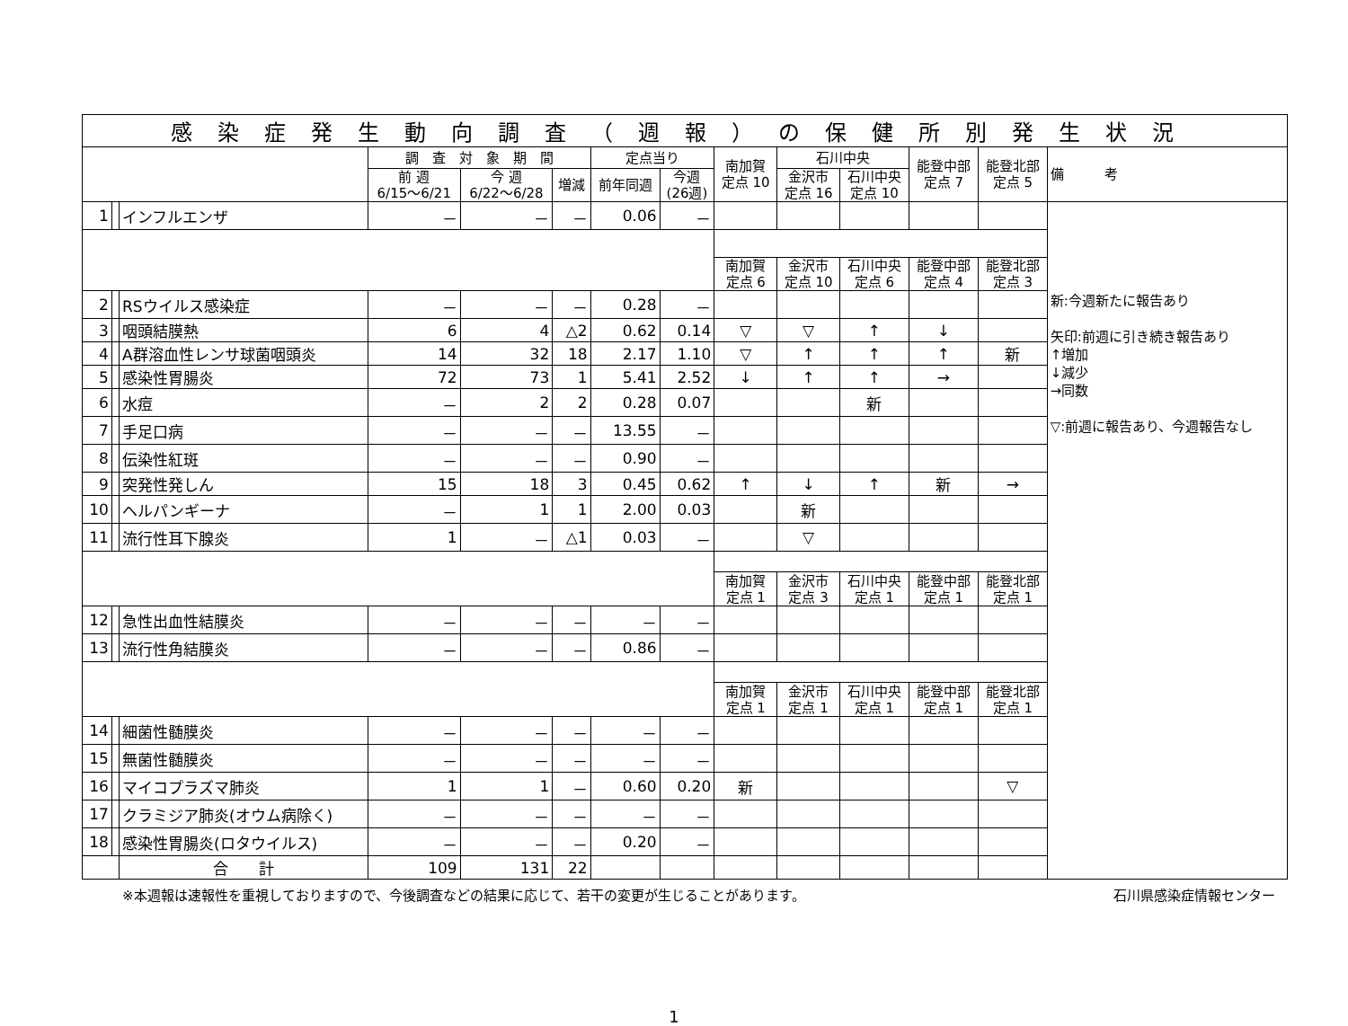| 感染症発生動向調査（週報）の保健所別発生状況 | | | | | | | | | | | | | |
| --- | --- | --- | --- | --- | --- | --- | --- | --- | --- | --- | --- | --- | --- |
| | | | 調 査 対 象 期 間 | | | 定点当り | | 南加賀 定点 10 | 石川中央 | | 能登中部 定点 7 | 能登北部 定点 5 | 備 考 |
| | | | 前 週 6/15～6/21 | 今 週 6/22～6/28 | 増減 | 前年同週 | 今週 (26週) | | 金沢市 定点 16 | 石川中央 定点 10 | | | |
| 1 | | インフルエンザ | － | － | － | 0.06 | － | | | | | | 新:今週新たに報告あり 矢印:前週に引き続き報告あり ↑増加 ↓減少 →同数 ▽:前週に報告あり、今週報告なし |
| | | | | | | | | 南加賀 定点 6 | 金沢市 定点 10 | 石川中央 定点 6 | 能登中部 定点 4 | 能登北部 定点 3 | |
| 2 | | RSウイルス感染症 | － | － | － | 0.28 | － | | | | | | |
| 3 | | 咽頭結膜熱 | 6 | 4 | △2 | 0.62 | 0.14 | ▽ | ▽ | ↑ | ↓ | | |
| 4 | | A群溶血性レンサ球菌咽頭炎 | 14 | 32 | 18 | 2.17 | 1.10 | ▽ | ↑ | ↑ | ↑ | 新 | |
| 5 | | 感染性胃腸炎 | 72 | 73 | 1 | 5.41 | 2.52 | ↓ | ↑ | ↑ | → | | |
| 6 | | 水痘 | － | 2 | 2 | 0.28 | 0.07 | | | 新 | | | |
| 7 | | 手足口病 | － | － | － | 13.55 | － | | | | | | |
| 8 | | 伝染性紅斑 | － | － | － | 0.90 | － | | | | | | |
| 9 | | 突発性発しん | 15 | 18 | 3 | 0.45 | 0.62 | ↑ | ↓ | ↑ | 新 | → | |
| 10 | | ヘルパンギーナ | － | 1 | 1 | 2.00 | 0.03 | | 新 | | | | |
| 11 | | 流行性耳下腺炎 | 1 | － | △1 | 0.03 | － | | ▽ | | | | |
| | | | | | | | | 南加賀 定点 1 | 金沢市 定点 3 | 石川中央 定点 1 | 能登中部 定点 1 | 能登北部 定点 1 | |
| 12 | | 急性出血性結膜炎 | － | － | － | － | － | | | | | | |
| 13 | | 流行性角結膜炎 | － | － | － | 0.86 | － | | | | | | |
| | | | | | | | | 南加賀 定点 1 | 金沢市 定点 1 | 石川中央 定点 1 | 能登中部 定点 1 | 能登北部 定点 1 | |
| 14 | | 細菌性髄膜炎 | － | － | － | － | － | | | | | | |
| 15 | | 無菌性髄膜炎 | － | － | － | － | － | | | | | | |
| 16 | | マイコプラズマ肺炎 | 1 | 1 | － | 0.60 | 0.20 | 新 | | | | ▽ | |
| 17 | | クラミジア肺炎(オウム病除く) | － | － | － | － | － | | | | | | |
| 18 | | 感染性胃腸炎(ロタウイルス) | － | － | － | 0.20 | － | | | | | | |
| | | 合 計 | 109 | 131 | 22 | | | | | | | | |
※本週報は速報性を重視しておりますので、今後調査などの結果に応じて、若干の変更が生じることがあります。 石川県感染症情報センター
1